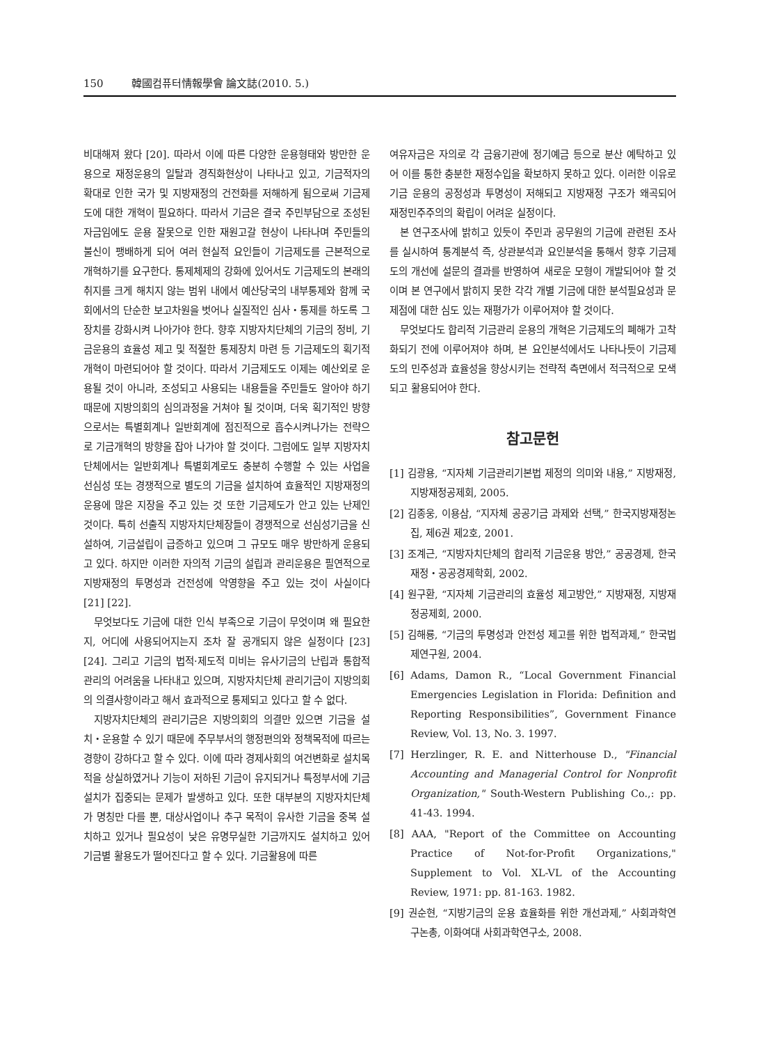150 韓國컴퓨터情報學會 論文誌(2010. 5.)
비대해져 왔다 [20]. 따라서 이에 따른 다양한 운용형태와 방만한 운용으로 재정운용의 일탈과 경직화현상이 나타나고 있고, 기금적자의 확대로 인한 국가 및 지방재정의 건전화를 저해하게 됨으로써 기금제도에 대한 개혁이 필요하다. 따라서 기금은 결국 주민부담으로 조성된 자금임에도 운용 잘못으로 인한 재원고갈 현상이 나타나며 주민들의 불신이 팽배하게 되어 여러 현실적 요인들이 기금제도를 근본적으로 개혁하기를 요구한다. 통제체제의 강화에 있어서도 기금제도의 본래의 취지를 크게 해치지 않는 범위 내에서 예산당국의 내부통제와 함께 국회에서의 단순한 보고차원을 벗어나 실질적인 심사・통제를 하도록 그 장치를 강화시켜 나아가야 한다. 향후 지방자치단체의 기금의 정비, 기금운용의 효율성 제고 및 적절한 통제장치 마련 등 기금제도의 획기적 개혁이 마련되어야 할 것이다. 따라서 기금제도도 이제는 예산외로 운용될 것이 아니라, 조성되고 사용되는 내용들을 주민들도 알아야 하기 때문에 지방의회의 심의과정을 거쳐야 될 것이며, 더욱 획기적인 방향으로서는 특별회계나 일반회계에 점진적으로 흡수시켜나가는 전략으로 기금개혁의 방향을 잡아 나가야 할 것이다. 그럼에도 일부 지방자치단체에서는 일반회계나 특별회계로도 충분히 수행할 수 있는 사업을 선심성 또는 경쟁적으로 별도의 기금을 설치하여 효율적인 지방재정의 운용에 많은 지장을 주고 있는 것 또한 기금제도가 안고 있는 난제인 것이다. 특히 선출직 지방자치단체장들이 경쟁적으로 선심성기금을 신설하여, 기금설립이 급증하고 있으며 그 규모도 매우 방만하게 운용되고 있다. 하지만 이러한 자의적 기금의 설립과 관리운용은 필연적으로 지방재정의 투명성과 건전성에 악영향을 주고 있는 것이 사실이다 [21] [22].
무엇보다도 기금에 대한 인식 부족으로 기금이 무엇이며 왜 필요한 지, 어디에 사용되어지는지 조차 잘 공개되지 않은 실정이다 [23] [24]. 그리고 기금의 법적·제도적 미비는 유사기금의 난립과 통합적 관리의 어려움을 나타내고 있으며, 지방자치단체 관리기금이 지방의회의 의결사항이라고 해서 효과적으로 통제되고 있다고 할 수 없다.
지방자치단체의 관리기금은 지방의회의 의결만 있으면 기금을 설치・운용할 수 있기 때문에 주무부서의 행정편의와 정책목적에 따르는 경향이 강하다고 할 수 있다. 이에 따라 경제사회의 여건변화로 설치목적을 상실하였거나 기능이 저하된 기금이 유지되거나 특정부서에 기금설치가 집중되는 문제가 발생하고 있다. 또한 대부분의 지방자치단체가 명칭만 다를 뿐, 대상사업이나 추구 목적이 유사한 기금을 중복 설치하고 있거나 필요성이 낮은 유명무실한 기금까지도 설치하고 있어 기금별 활용도가 떨어진다고 할 수 있다. 기금활용에 따른
여유자금은 자의로 각 금융기관에 정기예금 등으로 분산 예탁하고 있어 이를 통한 충분한 재정수입을 확보하지 못하고 있다. 이러한 이유로 기금 운용의 공정성과 투명성이 저해되고 지방재정 구조가 왜곡되어 재정민주주의의 확립이 어려운 실정이다.
본 연구조사에 밝히고 있듯이 주민과 공무원의 기금에 관련된 조사를 실시하여 통계분석 즉, 상관분석과 요인분석을 통해서 향후 기금제도의 개선에 설문의 결과를 반영하여 새로운 모형이 개발되어야 할 것이며 본 연구에서 밝히지 못한 각각 개별 기금에 대한 분석필요성과 문제점에 대한 심도 있는 재평가가 이루어져야 할 것이다.
무엇보다도 합리적 기금관리 운용의 개혁은 기금제도의 폐해가 고착화되기 전에 이루어져야 하며, 본 요인분석에서도 나타나듯이 기금제도의 민주성과 효율성을 향상시키는 전략적 측면에서 적극적으로 모색되고 활용되어야 한다.
참고문헌
[1] 김광용, “지자체 기금관리기본법 제정의 의미와 내용,” 지방재정, 지방재정공제회, 2005.
[2] 김종웅, 이용삼, “지자체 공공기금 과제와 선택,” 한국지방재정논집, 제6권 제2호, 2001.
[3] 조계근, “지방자치단체의 합리적 기금운용 방안,” 공공경제, 한국재정・공공경제학회, 2002.
[4] 원구환, “지자체 기금관리의 효율성 제고방안,” 지방재정, 지방재정공제회, 2000.
[5] 김해룡, “기금의 투명성과 안전성 제고를 위한 법적과제,” 한국법제연구원, 2004.
[6] Adams, Damon R., “Local Government Financial Emergencies Legislation in Florida: Definition and Reporting Responsibilities”, Government Finance Review, Vol. 13, No. 3. 1997.
[7] Herzlinger, R. E. and Nitterhouse D., "Financial Accounting and Managerial Control for Nonprofit Organization," South-Western Publishing Co.,: pp. 41-43. 1994.
[8] AAA, "Report of the Committee on Accounting Practice of Not-for-Profit Organizations," Supplement to Vol. XL-VL of the Accounting Review, 1971: pp. 81-163. 1982.
[9] 권순현, “지방기금의 운용 효율화를 위한 개선과제,” 사회과학연구논총, 이화여대 사회과학연구소, 2008.